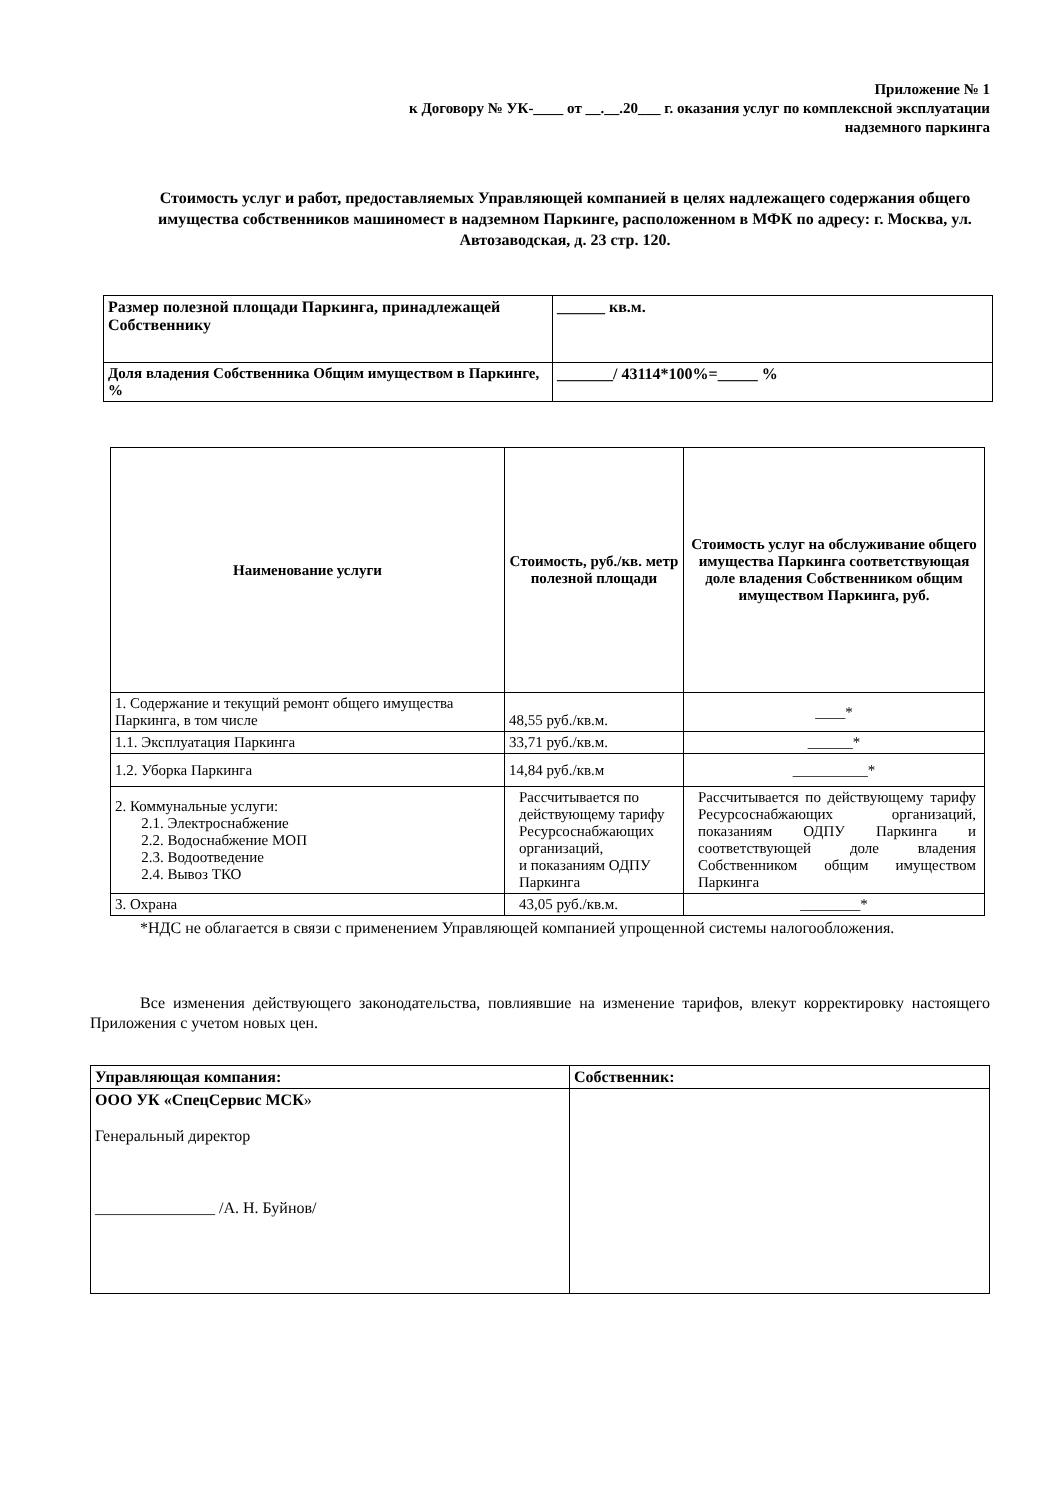Приложение № 1
к Договору № УК-____ от __.__.20___ г. оказания услуг по комплексной эксплуатации
надземного паркинга
Стоимость услуг и работ, предоставляемых Управляющей компанией в целях надлежащего содержания общего имущества собственников машиномест в надземном Паркинге, расположенном в МФК по адресу: г. Москва, ул. Автозаводская, д. 23 стр. 120.
| Размер полезной площади Паркинга, принадлежащей Собственнику | ______ кв.м. |
| Доля владения Собственника Общим имуществом в Паркинге, % | _______/ 43114*100%=_____ % |
| Наименование услуги | Стоимость, руб./кв. метр полезной площади | Стоимость услуг на обслуживание общего имущества Паркинга соответствующая доле владения Собственником общим имуществом Паркинга, руб. |
| --- | --- | --- |
| 1. Содержание и текущий ремонт общего имущества Паркинга, в том числе | 48,55 руб./кв.м. | ____* |
| 1.1. Эксплуатация Паркинга | 33,71 руб./кв.м. | ______* |
| 1.2. Уборка Паркинга | 14,84 руб./кв.м | __________* |
| 2. Коммунальные услуги: 2.1. Электроснабжение 2.2. Водоснабжение МОП 2.3. Водоотведение 2.4. Вывоз ТКО | Рассчитывается по действующему тарифу Ресурсоснабжающих организаций, и показаниям ОДПУ Паркинга | Рассчитывается по действующему тарифу Ресурсоснабжающих организаций, показаниям ОДПУ Паркинга и соответствующей доле владения Собственником общим имуществом Паркинга |
| 3. Охрана | 43,05 руб./кв.м. | ________* |
*НДС не облагается в связи с применением Управляющей компанией упрощенной системы налогообложения.
Все изменения действующего законодательства, повлиявшие на изменение тарифов, влекут корректировку настоящего Приложения с учетом новых цен.
| Управляющая компания: | Собственник: |
| ООО УК «СпецСервис МСК » Генеральный директор _______________ /А. Н. Буйнов/ | |